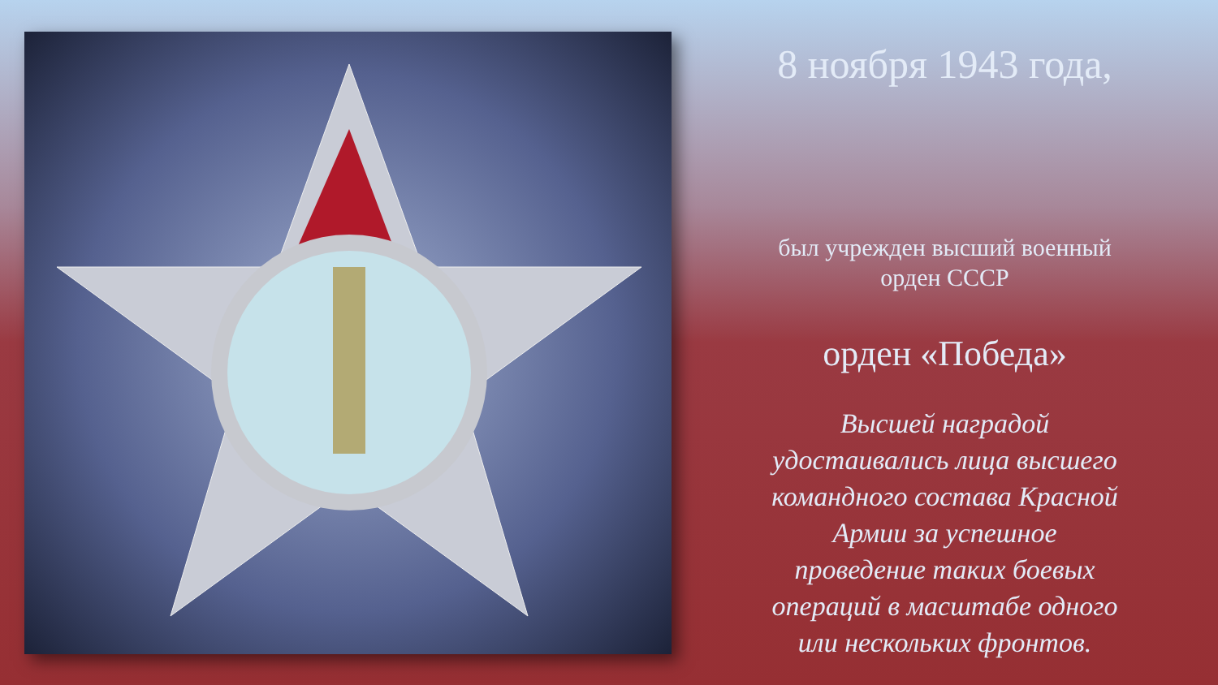8 ноября 1943 года,
был учрежден высший военный
орден СССР
орден «Победа»
Высшей наградой
удостаивались лица высшего
командного состава Красной
Армии за успешное
проведение таких боевых
операций в масштабе одного
или нескольких фронтов.